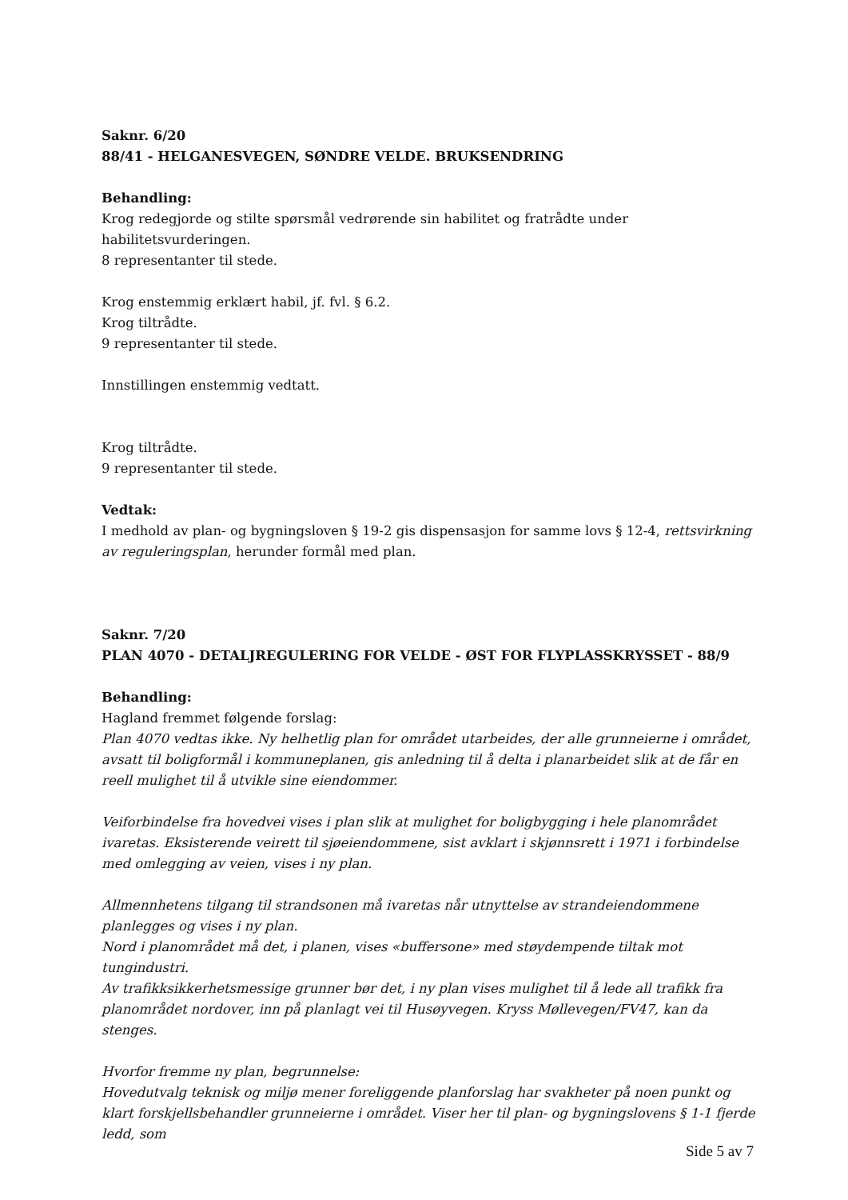Saknr. 6/20
88/41 - HELGANESVEGEN, SØNDRE VELDE. BRUKSENDRING
Behandling:
Krog redegjorde og stilte spørsmål vedrørende sin habilitet og fratrådte under habilitetsvurderingen.
8 representanter til stede.
Krog enstemmig erklært habil, jf. fvl. § 6.2.
Krog tiltrådte.
9 representanter til stede.
Innstillingen enstemmig vedtatt.
Krog tiltrådte.
9 representanter til stede.
Vedtak:
I medhold av plan- og bygningsloven § 19-2 gis dispensasjon for samme lovs § 12-4, rettsvirkning av reguleringsplan, herunder formål med plan.
Saknr. 7/20
PLAN 4070 - DETALJREGULERING FOR VELDE - ØST FOR FLYPLASSKRYSSET - 88/9
Behandling:
Hagland fremmet følgende forslag:
Plan 4070 vedtas ikke. Ny helhetlig plan for området utarbeides, der alle grunneierne i området, avsatt til boligformål i kommuneplanen, gis anledning til å delta i planarbeidet slik at de får en reell mulighet til å utvikle sine eiendommer.
Veiforbindelse fra hovedvei vises i plan slik at mulighet for boligbygging i hele planområdet ivaretas. Eksisterende veirett til sjøeiendommene, sist avklart i skjønnsrett i 1971 i forbindelse med omlegging av veien, vises i ny plan.
Allmennhetens tilgang til strandsonen må ivaretas når utnyttelse av strandeiendommene planlegges og vises i ny plan.
Nord i planområdet må det, i planen, vises «buffersone» med støydempende tiltak mot tungindustri.
Av trafikksikkerhetsmessige grunner bør det, i ny plan vises mulighet til å lede all trafikk fra planområdet nordover, inn på planlagt vei til Husøyvegen. Kryss Møllevegen/FV47, kan da stenges.
Hvorfor fremme ny plan, begrunnelse:
Hovedutvalg teknisk og miljø mener foreliggende planforslag har svakheter på noen punkt og klart forskjellsbehandler grunneierne i området. Viser her til plan- og bygningslovens § 1-1 fjerde ledd, som
Side 5 av 7